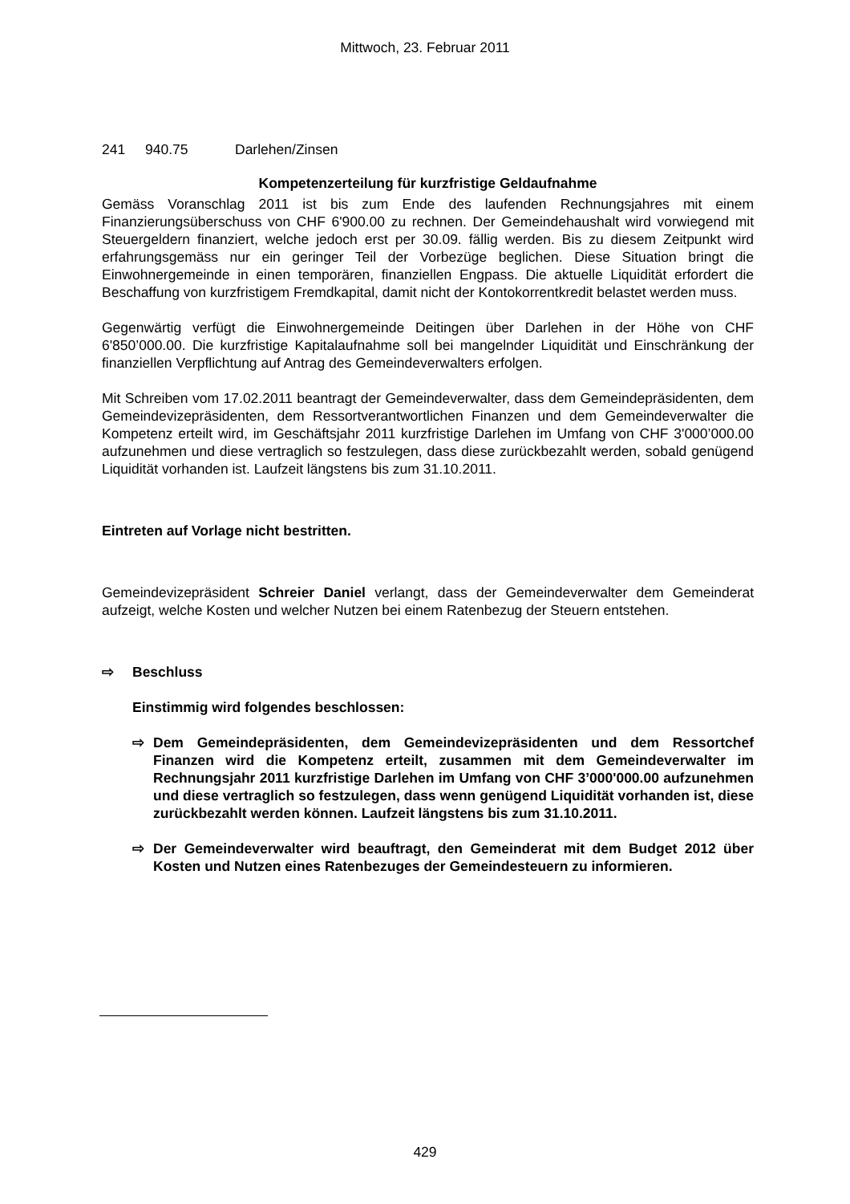Mittwoch, 23. Februar 2011
241 940.75 Darlehen/Zinsen
Kompetenzerteilung für kurzfristige Geldaufnahme
Gemäss Voranschlag 2011 ist bis zum Ende des laufenden Rechnungsjahres mit einem Finanzierungsüberschuss von CHF 6'900.00 zu rechnen. Der Gemeindehaushalt wird vorwiegend mit Steuergeldern finanziert, welche jedoch erst per 30.09. fällig werden. Bis zu diesem Zeitpunkt wird erfahrungsgemäss nur ein geringer Teil der Vorbezüge beglichen. Diese Situation bringt die Einwohnergemeinde in einen temporären, finanziellen Engpass. Die aktuelle Liquidität erfordert die Beschaffung von kurzfristigem Fremdkapital, damit nicht der Kontokorrentkredit belastet werden muss.
Gegenwärtig verfügt die Einwohnergemeinde Deitingen über Darlehen in der Höhe von CHF 6'850’000.00. Die kurzfristige Kapitalaufnahme soll bei mangelnder Liquidität und Einschränkung der finanziellen Verpflichtung auf Antrag des Gemeindeverwalters erfolgen.
Mit Schreiben vom 17.02.2011 beantragt der Gemeindeverwalter, dass dem Gemeindepräsidenten, dem Gemeindevizepräsidenten, dem Ressortverantwortlichen Finanzen und dem Gemeindeverwalter die Kompetenz erteilt wird, im Geschäftsjahr 2011 kurzfristige Darlehen im Umfang von CHF 3'000’000.00 aufzunehmen und diese vertraglich so festzulegen, dass diese zurückbezahlt werden, sobald genügend Liquidität vorhanden ist. Laufzeit längstens bis zum 31.10.2011.
Eintreten auf Vorlage nicht bestritten.
Gemeindevizepräsident Schreier Daniel verlangt, dass der Gemeindeverwalter dem Gemeinderat aufzeigt, welche Kosten und welcher Nutzen bei einem Ratenbezug der Steuern entstehen.
⇨ Beschluss
Einstimmig wird folgendes beschlossen:
⇨ Dem Gemeindepräsidenten, dem Gemeindevizepräsidenten und dem Ressortchef Finanzen wird die Kompetenz erteilt, zusammen mit dem Gemeindeverwalter im Rechnungsjahr 2011 kurzfristige Darlehen im Umfang von CHF 3’000'000.00 aufzunehmen und diese vertraglich so festzulegen, dass wenn genügend Liquidität vorhanden ist, diese zurückbezahlt werden können. Laufzeit längstens bis zum 31.10.2011.
⇨ Der Gemeindeverwalter wird beauftragt, den Gemeinderat mit dem Budget 2012 über Kosten und Nutzen eines Ratenbezuges der Gemeindesteuern zu informieren.
429